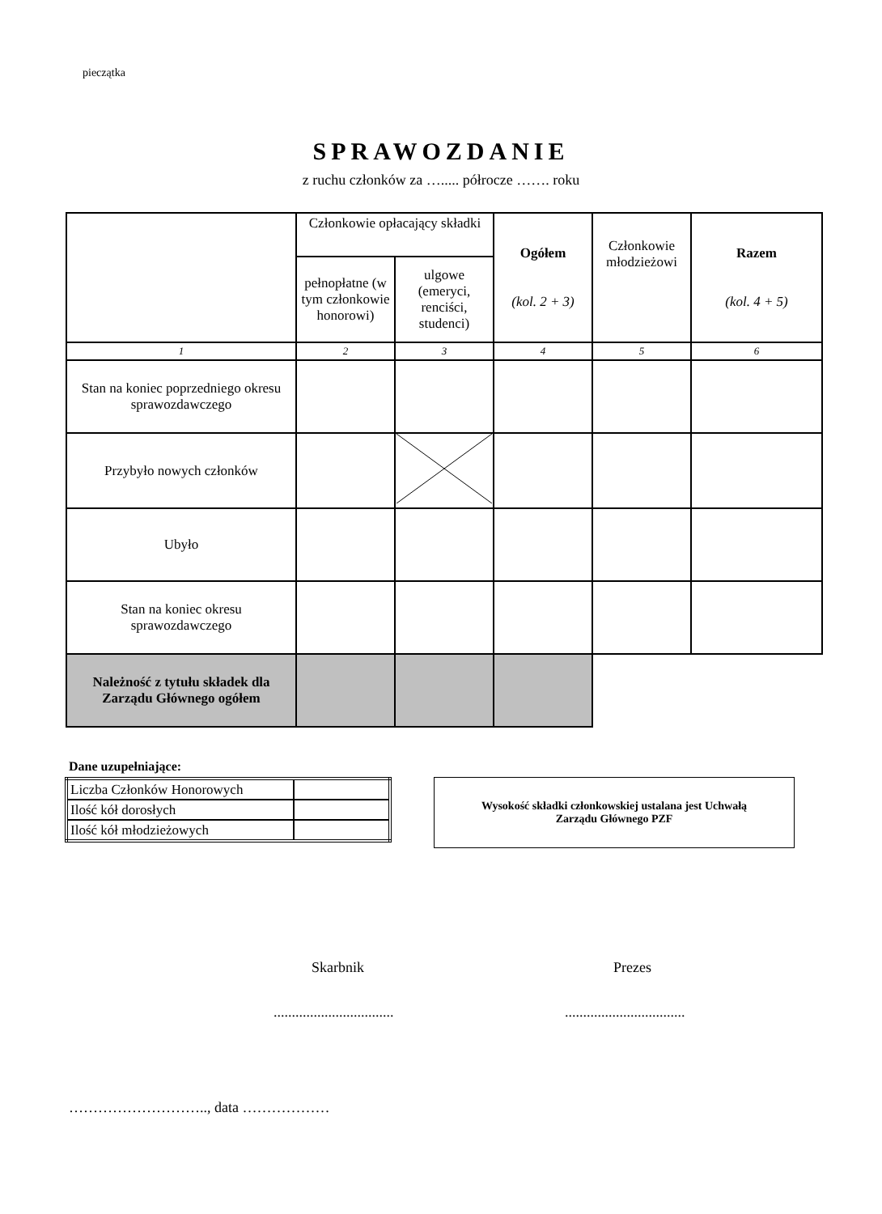pieczątka
SPRAWOZDANIE
z ruchu członków za …..... półrocze ……. roku
| | Członkowie opłacający składki | | Ogółem (kol. 2 + 3) | Członkowie młodzieżowi | Razem (kol. 4 + 5) |
| | pełnopłatne (w tym członkowie honorowi) | ulgowe (emeryci, renciści, studenci) | | | |
| 1 | 2 | 3 | 4 | 5 | 6 |
| Stan na koniec poprzedniego okresu sprawozdawczego | | | | | |
| Przybyło nowych członków | | | | | |
| Ubyło | | | | | |
| Stan na koniec okresu sprawozdawczego | | | | | |
| Należność z tytułu składek dla Zarządu Głównego ogółem | | | | | |
Dane uzupełniające:
| Liczba Członków Honorowych | |
| Ilość kół dorosłych | |
| Ilość kół młodzieżowych | |
Wysokość składki członkowskiej ustalana jest Uchwałą
Zarządu Głównego PZF
Skarbnik Prezes
.................................
.................................
……………………….., data ………………